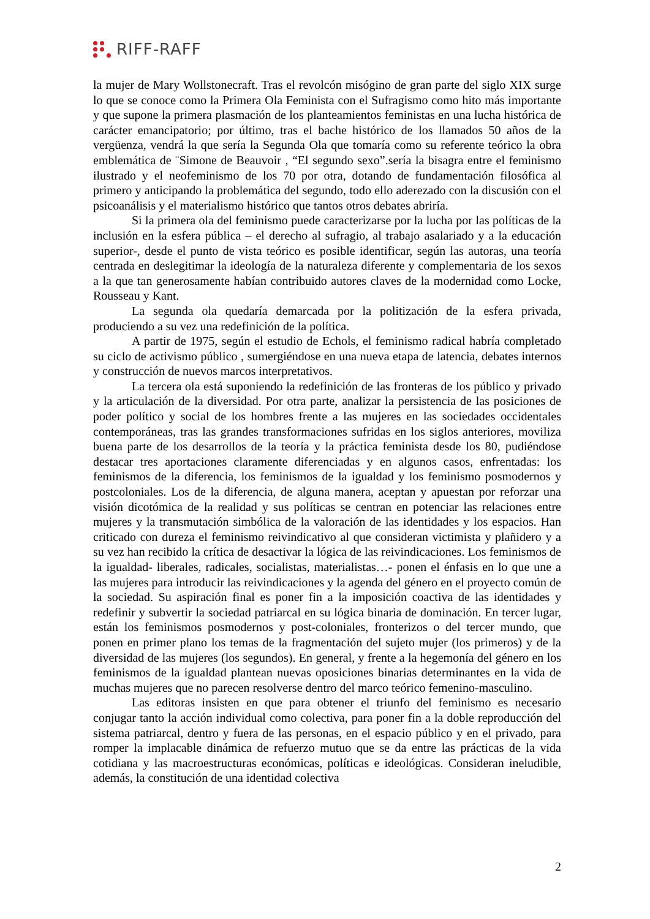RIFF-RAFF
la mujer de Mary Wollstonecraft. Tras el revolcón misógino de gran parte del siglo XIX surge lo que se conoce como la Primera Ola Feminista con el Sufragismo como hito más importante y que supone la primera plasmación de los planteamientos feministas en una lucha histórica de carácter emancipatorio; por último, tras el bache histórico de los llamados 50 años de la vergüenza, vendrá la que sería la Segunda Ola que tomaría como su referente teórico la obra emblemática de ¨Simone de Beauvoir , “El segundo sexo”.sería la bisagra entre el feminismo ilustrado y el neofeminismo de los 70 por otra, dotando de fundamentación filosófica al primero y anticipando la problemática del segundo, todo ello aderezado con la discusión con el psicoanálisis y el materialismo histórico que tantos otros debates abriría.
Si la primera ola del feminismo puede caracterizarse por la lucha por las políticas de la inclusión en la esfera pública – el derecho al sufragio, al trabajo asalariado y a la educación superior-, desde el punto de vista teórico es posible identificar, según las autoras, una teoría centrada en deslegitimar la ideología de la naturaleza diferente y complementaria de los sexos a la que tan generosamente habían contribuido autores claves de la modernidad como Locke, Rousseau y Kant.
La segunda ola quedaría demarcada por la politización de la esfera privada, produciendo a su vez una redefinición de la política.
A partir de 1975, según el estudio de Echols, el feminismo radical habría completado su ciclo de activismo público , sumergiéndose en una nueva etapa de latencia, debates internos y construcción de nuevos marcos interpretativos.
La tercera ola está suponiendo la redefinición de las fronteras de los público y privado y la articulación de la diversidad. Por otra parte, analizar la persistencia de las posiciones de poder político y social de los hombres frente a las mujeres en las sociedades occidentales contemporáneas, tras las grandes transformaciones sufridas en los siglos anteriores, moviliza buena parte de los desarrollos de la teoría y la práctica feminista desde los 80, pudiéndose destacar tres aportaciones claramente diferenciadas y en algunos casos, enfrentadas: los feminismos de la diferencia, los feminismos de la igualdad y los feminismo posmodernos y postcoloniales. Los de la diferencia, de alguna manera, aceptan y apuestan por reforzar una visión dicotómica de la realidad y sus políticas se centran en potenciar las relaciones entre mujeres y la transmutación simbólica de la valoración de las identidades y los espacios. Han criticado con dureza el feminismo reivindicativo al que consideran victimista y plañidero y a su vez han recibido la crítica de desactivar la lógica de las reivindicaciones. Los feminismos de la igualdad- liberales, radicales, socialistas, materialistas…- ponen el énfasis en lo que une a las mujeres para introducir las reivindicaciones y la agenda del género en el proyecto común de la sociedad. Su aspiración final es poner fin a la imposición coactiva de las identidades y redefinir y subvertir la sociedad patriarcal en su lógica binaria de dominación. En tercer lugar, están los feminismos posmodernos y post-coloniales, fronterizos o del tercer mundo, que ponen en primer plano los temas de la fragmentación del sujeto mujer (los primeros) y de la diversidad de las mujeres (los segundos). En general, y frente a la hegemonía del género en los feminismos de la igualdad plantean nuevas oposiciones binarias determinantes en la vida de muchas mujeres que no parecen resolverse dentro del marco teórico femenino-masculino.
Las editoras insisten en que para obtener el triunfo del feminismo es necesario conjugar tanto la acción individual como colectiva, para poner fin a la doble reproducción del sistema patriarcal, dentro y fuera de las personas, en el espacio público y en el privado, para romper la implacable dinámica de refuerzo mutuo que se da entre las prácticas de la vida cotidiana y las macroestructuras económicas, políticas e ideológicas. Consideran ineludible, además, la constitución de una identidad colectiva
2